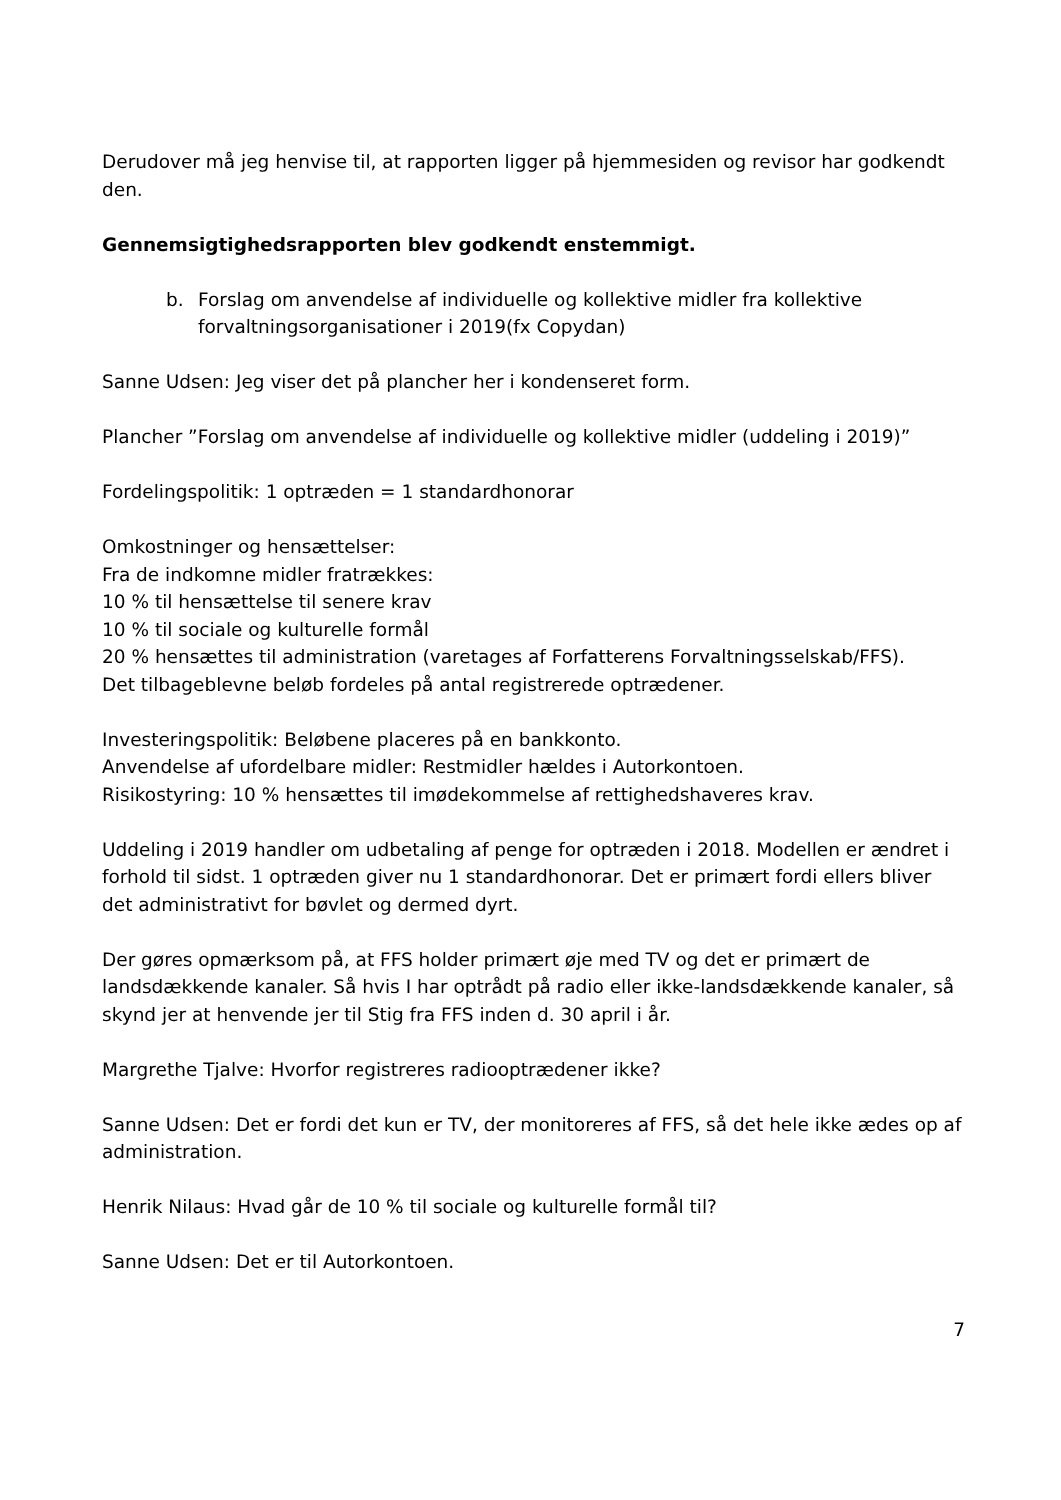Derudover må jeg henvise til, at rapporten ligger på hjemmesiden og revisor har godkendt den.
Gennemsigtighedsrapporten blev godkendt enstemmigt.
b. Forslag om anvendelse af individuelle og kollektive midler fra kollektive forvaltningsorganisationer i 2019(fx Copydan)
Sanne Udsen: Jeg viser det på plancher her i kondenseret form.
Plancher ”Forslag om anvendelse af individuelle og kollektive midler (uddeling i 2019)”
Fordelingspolitik: 1 optræden = 1 standardhonorar
Omkostninger og hensættelser:
Fra de indkomne midler fratrækkes:
10 % til hensættelse til senere krav
10 % til sociale og kulturelle formål
20 % hensættes til administration (varetages af Forfatterens Forvaltningsselskab/FFS).
Det tilbageblevne beløb fordeles på antal registrerede optrædener.
Investeringspolitik: Beløbene placeres på en bankkonto.
Anvendelse af ufordelbare midler: Restmidler hældes i Autorkontoen.
Risikostyring: 10 % hensættes til imødekommelse af rettighedshaveres krav.
Uddeling i 2019 handler om udbetaling af penge for optræden i 2018. Modellen er ændret i forhold til sidst. 1 optræden giver nu 1 standardhonorar. Det er primært fordi ellers bliver det administrativt for bøvlet og dermed dyrt.
Der gøres opmærksom på, at FFS holder primært øje med TV og det er primært de landsdækkende kanaler. Så hvis I har optrådt på radio eller ikke-landsdækkende kanaler, så skynd jer at henvende jer til Stig fra FFS inden d. 30 april i år.
Margrethe Tjalve: Hvorfor registreres radiooptrædener ikke?
Sanne Udsen: Det er fordi det kun er TV, der monitoreres af FFS, så det hele ikke ædes op af administration.
Henrik Nilaus: Hvad går de 10 % til sociale og kulturelle formål til?
Sanne Udsen: Det er til Autorkontoen.
7